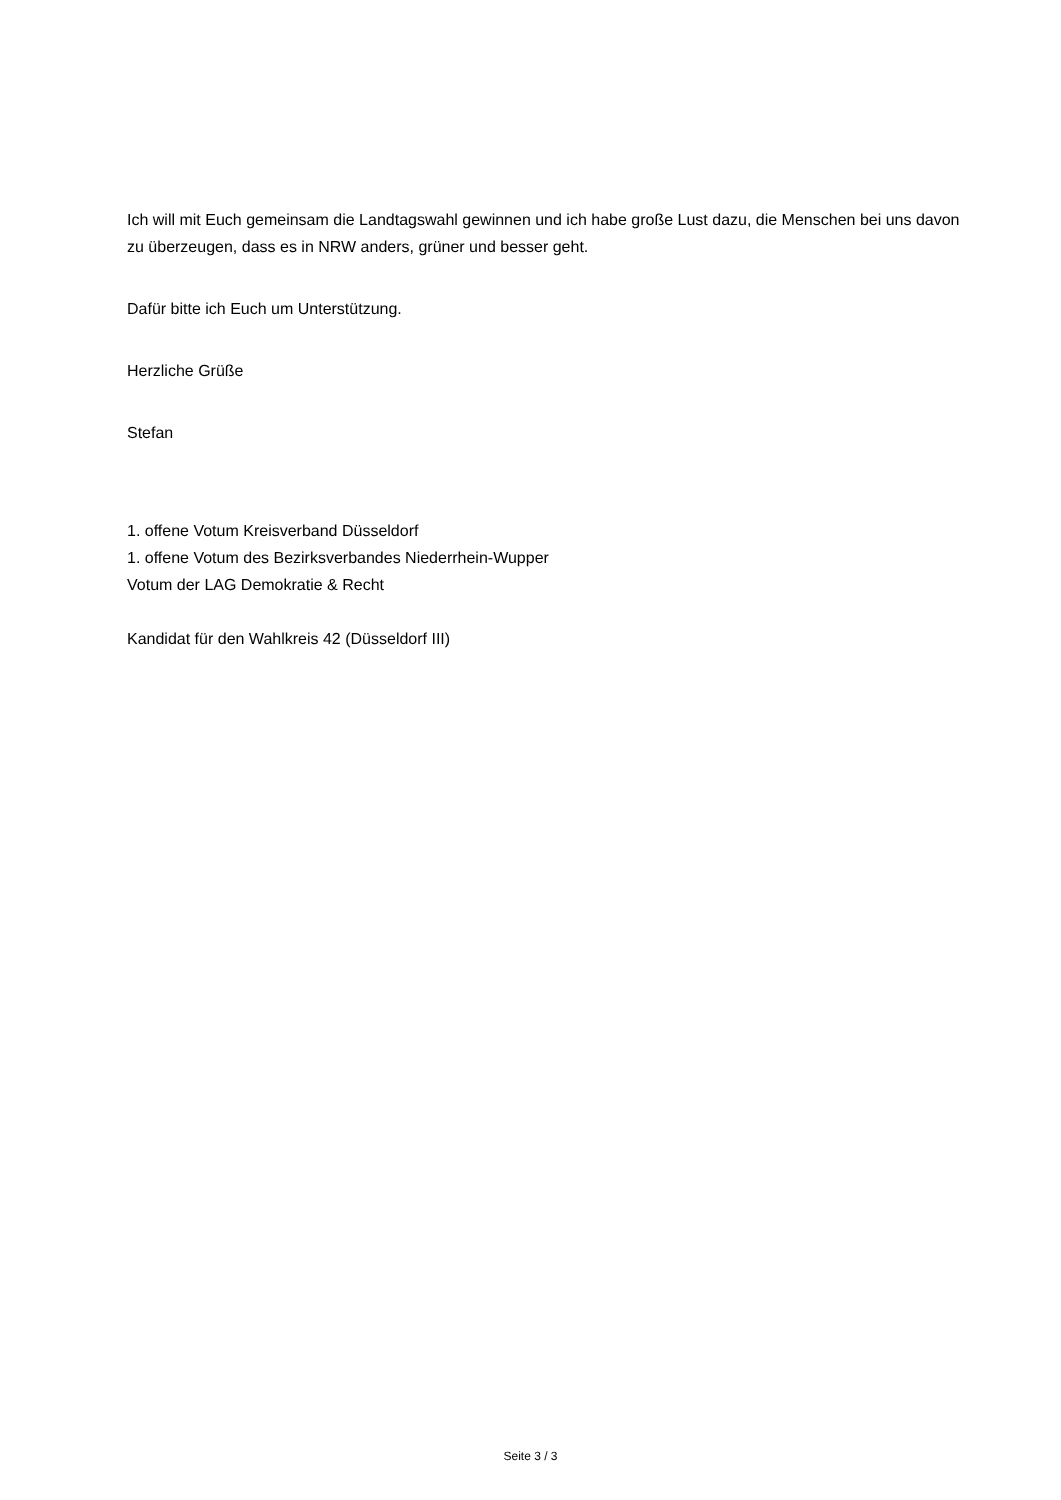Ich will mit Euch gemeinsam die Landtagswahl gewinnen und ich habe große Lust dazu, die Menschen bei uns davon zu überzeugen, dass es in NRW anders, grüner und besser geht.
Dafür bitte ich Euch um Unterstützung.
Herzliche Grüße
Stefan
1. offene Votum Kreisverband Düsseldorf
1. offene Votum des Bezirksverbandes Niederrhein-Wupper
Votum der LAG Demokratie & Recht
Kandidat für den Wahlkreis 42 (Düsseldorf III)
Seite 3 / 3